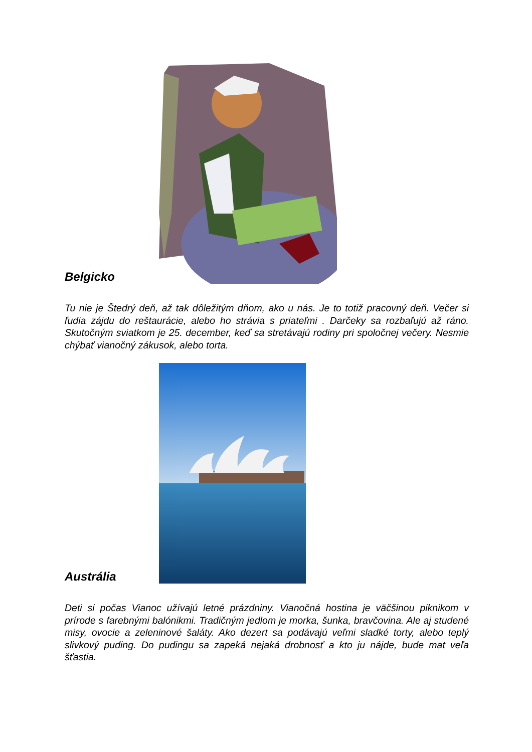Belgicko
Tu nie je Štedrý deň, až tak dôležitým dňom, ako u nás. Je to totiž pracovný deň. Večer si ľudia zájdu do reštaurácie, alebo ho strávia s priateľmi . Darčeky sa rozbaľujú až ráno. Skutočným sviatkom je 25. december, keď sa stretávajú rodiny pri spoločnej večery. Nesmie chýbať vianočný zákusok, alebo torta.
Austrália
Deti si počas Vianoc užívajú letné prázdniny. Vianočná hostina je väčšinou piknikom v prírode s farebnými balónikmi. Tradičným jedlom je morka, šunka, bravčovina. Ale aj studené misy, ovocie a zeleninové šaláty. Ako dezert sa podávajú veľmi sladké torty, alebo teplý slivkový puding. Do pudingu sa zapeká nejaká drobnosť a kto ju nájde, bude mat veľa šťastia.